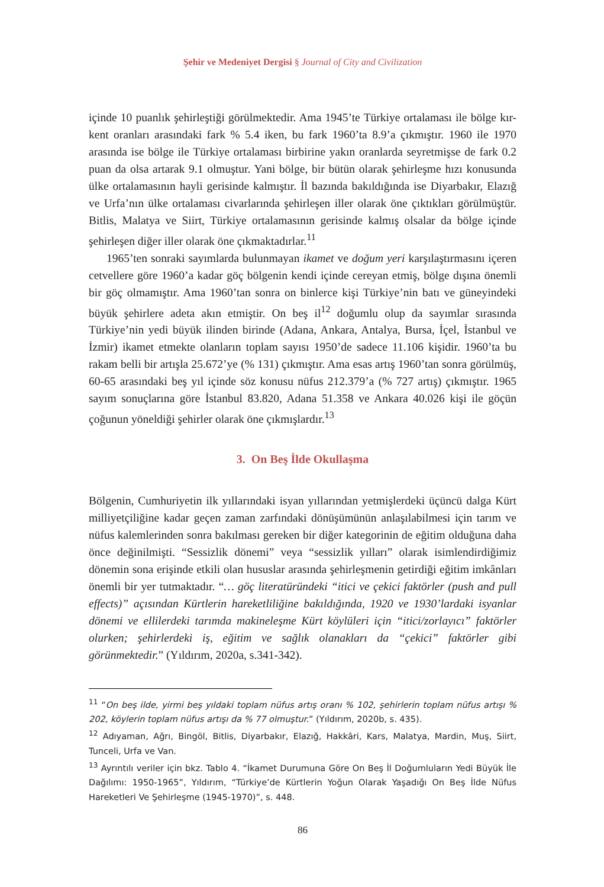Şehir ve Medeniyet Dergisi § Journal of City and Civilization
içinde 10 puanlık şehirleştiği görülmektedir. Ama 1945’te Türkiye ortalaması ile bölge kır-kent oranları arasındaki fark % 5.4 iken, bu fark 1960’ta 8.9’a çıkmıştır. 1960 ile 1970 arasında ise bölge ile Türkiye ortalaması birbirine yakın oranlarda seyretmişse de fark 0.2 puan da olsa artarak 9.1 olmuştur. Yani bölge, bir bütün olarak şehirleşme hızı konusunda ülke ortalamasının hayli gerisinde kalmıştır. İl bazında bakıldığında ise Diyarbakır, Elazığ ve Urfa’nın ülke ortalaması civarlarında şehirleşen iller olarak öne çıktıkları görülmüştür. Bitlis, Malatya ve Siirt, Türkiye ortalamasının gerisinde kalmış olsalar da bölge içinde şehirleşen diğer iller olarak öne çıkmaktadırlar.<sup>11</sup>
1965’ten sonraki sayımlarda bulunmayan ikamet ve doğum yeri karşılaştırmasını içeren cetvellere göre 1960’a kadar göç bölgenin kendi içinde cereyan etmiş, bölge dışına önemli bir göç olmamıştır. Ama 1960’tan sonra on binlerce kişi Türkiye’nin batı ve güneyindeki büyük şehirlere adeta akın etmiştir. On beş il<sup>12</sup> doğumlu olup da sayımlar sırasında Türkiye’nin yedi büyük ilinden birinde (Adana, Ankara, Antalya, Bursa, İçel, İstanbul ve İzmir) ikamet etmekte olanların toplam sayısı 1950’de sadece 11.106 kişidir. 1960’ta bu rakam belli bir artışla 25.672’ye (% 131) çıkmıştır. Ama esas artış 1960’tan sonra görülmüş, 60-65 arasındaki beş yıl içinde söz konusu nüfus 212.379’a (% 727 artış) çıkmıştır. 1965 sayım sonuçlarına göre İstanbul 83.820, Adana 51.358 ve Ankara 40.026 kişi ile göçün çoğunun yöneldiği şehirler olarak öne çıkmışlardır.<sup>13</sup>
3. On Beş İlde Okullaşma
Bölgenin, Cumhuriyetin ilk yıllarındaki isyan yıllarından yetmişlerdeki üçüncü dalga Kürt milliyetçiliğine kadar geçen zaman zarfındaki dönüşümünün anlaşılabilmesi için tarım ve nüfus kalemlerinden sonra bakılması gereken bir diğer kategorinin de eğitim olduğuna daha önce değinilmişti. “Sessizlik dönemi” veya “sessizlik yılları” olarak isimlendirdiğimiz dönemin sona erişinde etkili olan hususlar arasında şehirleşmenin getirdiği eğitim imkânları önemli bir yer tutmaktadır. “… göç literatüründeki “itici ve çekici faktörler (push and pull effects)” açısından Kürtlerin hareketliliğine bakıldığında, 1920 ve 1930’lardaki isyanlar dönemi ve ellilerdeki tarımda makineleşme Kürt köylüleri için “itici/zorlayıcı” faktörler olurken; şehirlerdeki iş, eğitim ve sağlık olanakları da “çekici” faktörler gibi görünmektedir.” (Yıldırım, 2020a, s.341-342).
<sup>11</sup> “On beş ilde, yirmi beş yıldaki toplam nüfus artış oranı % 102, şehirlerin toplam nüfus artışı % 202, köylerin toplam nüfus artışı da % 77 olmuştur.” (Yıldırım, 2020b, s. 435).
<sup>12</sup> Adıyaman, Ağrı, Bingöl, Bitlis, Diyarbakır, Elazığ, Hakkâri, Kars, Malatya, Mardin, Muş, Siirt, Tunceli, Urfa ve Van.
<sup>13</sup> Ayrıntılı veriler için bkz. Tablo 4. “İkamet Durumuna Göre On Beş İl Doğumluların Yedi Büyük İle Dağılımı: 1950-1965”, Yıldırım, “Türkiye’de Kürtlerin Yoğun Olarak Yaşadığı On Beş İlde Nüfus Hareketleri Ve Şehirleşme (1945-1970)”, s. 448.
86